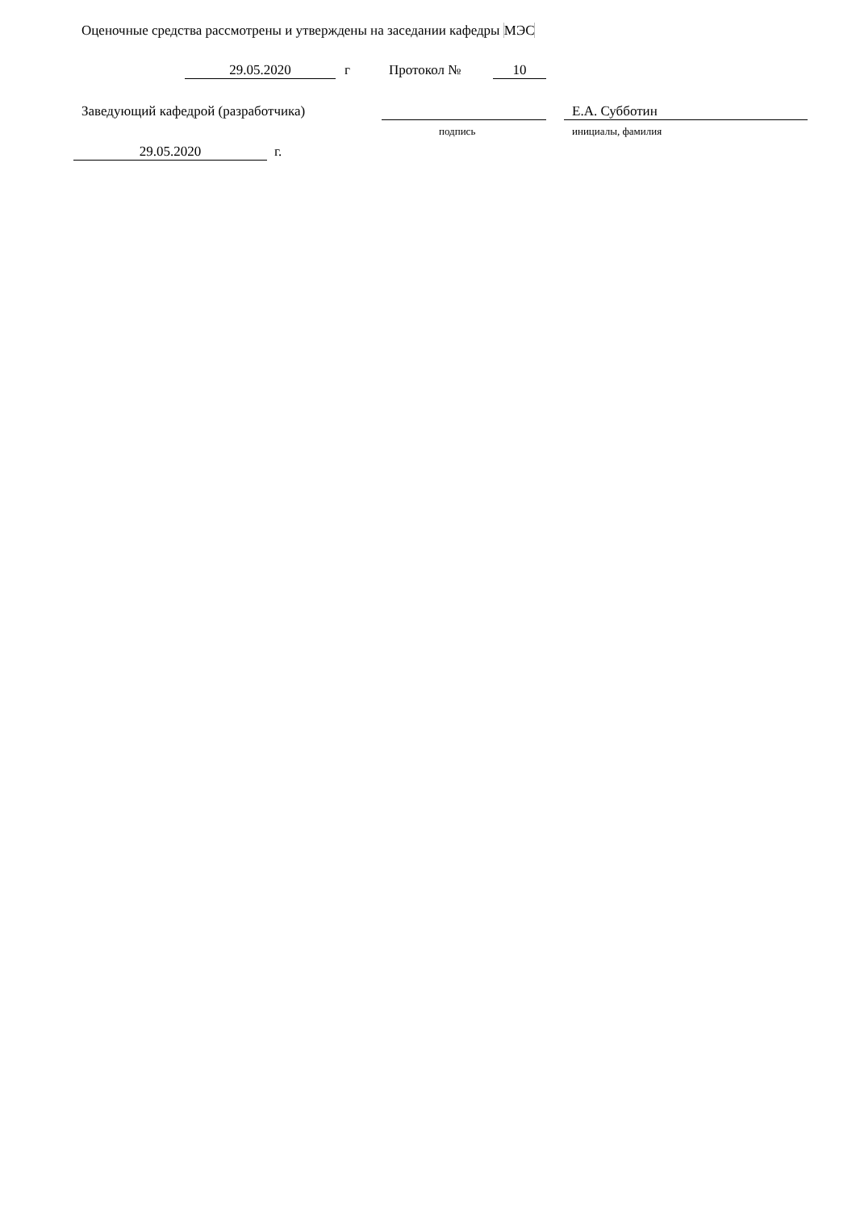Оценочные средства рассмотрены и утверждены на заседании кафедры МЭС
29.05.2020 г Протокол № 10
Заведующий кафедрой (разработчика) Е.А. Субботин
подпись инициалы, фамилия
29.05.2020 г.